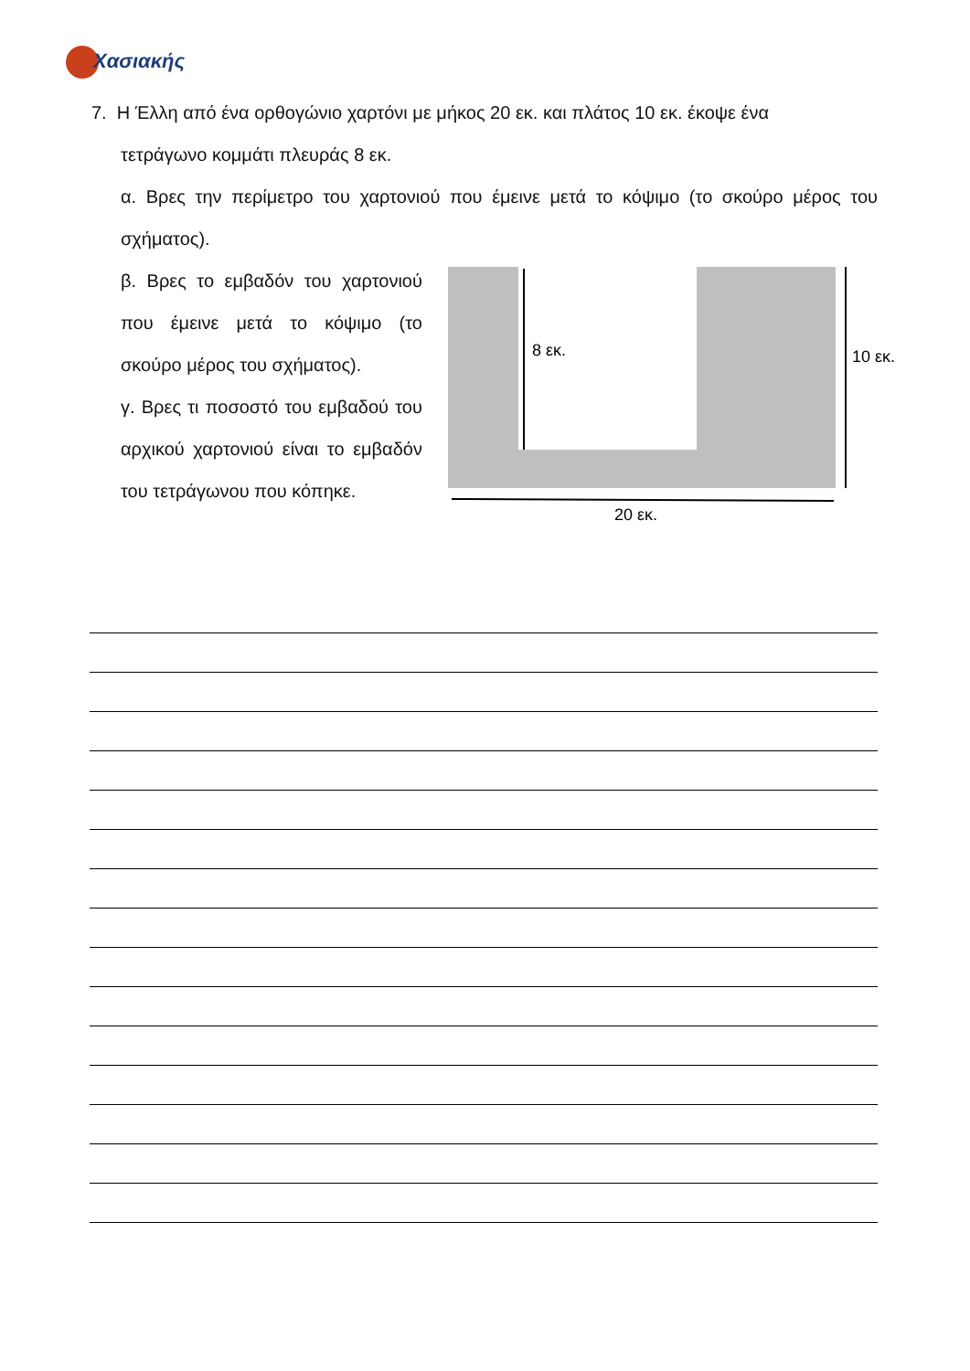Χασιακής
7. Η Έλλη από ένα ορθογώνιο χαρτόνι με μήκος 20 εκ. και πλάτος 10 εκ. έκοψε ένα
τετράγωνο κομμάτι πλευράς 8 εκ.
α. Βρες την περίμετρο του χαρτονιού που έμεινε μετά το κόψιμο (το σκούρο μέρος του σχήματος).
β. Βρες το εμβαδόν του χαρτονιού που έμεινε μετά το κόψιμο (το σκούρο μέρος του σχήματος).
γ. Βρες τι ποσοστό του εμβαδού του αρχικού χαρτονιού είναι το εμβαδόν του τετράγωνου που κόπηκε.
8 εκ.
10 εκ.
20 εκ.